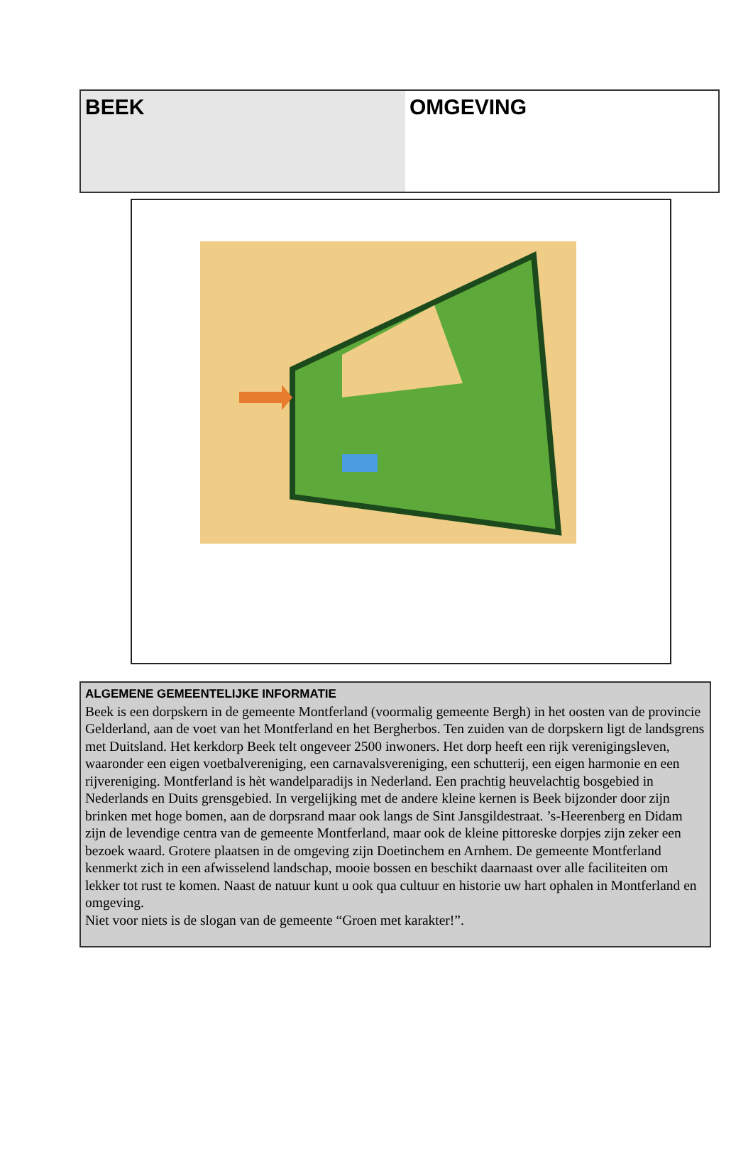| BEEK | OMGEVING |
ALGEMENE GEMEENTELIJKE INFORMATIE
Beek is een dorpskern in de gemeente Montferland (voormalig gemeente Bergh) in het oosten van de provincie Gelderland, aan de voet van het Montferland en het Bergherbos. Ten zuiden van de dorpskern ligt de landsgrens met Duitsland. Het kerkdorp Beek telt ongeveer 2500 inwoners. Het dorp heeft een rijk verenigingsleven, waaronder een eigen voetbalvereniging, een carnavalsvereniging, een schutterij, een eigen harmonie en een rijvereniging. Montferland is hèt wandelparadijs in Nederland. Een prachtig heuvelachtig bosgebied in Nederlands en Duits grensgebied. In vergelijking met de andere kleine kernen is Beek bijzonder door zijn brinken met hoge bomen, aan de dorpsrand maar ook langs de Sint Jansgildestraat. ’s-Heerenberg en Didam zijn de levendige centra van de gemeente Montferland, maar ook de kleine pittoreske dorpjes zijn zeker een bezoek waard. Grotere plaatsen in de omgeving zijn Doetinchem en Arnhem. De gemeente Montferland kenmerkt zich in een afwisselend landschap, mooie bossen en beschikt daarnaast over alle faciliteiten om lekker tot rust te komen. Naast de natuur kunt u ook qua cultuur en historie uw hart ophalen in Montferland en omgeving.
Niet voor niets is de slogan van de gemeente “Groen met karakter!”.